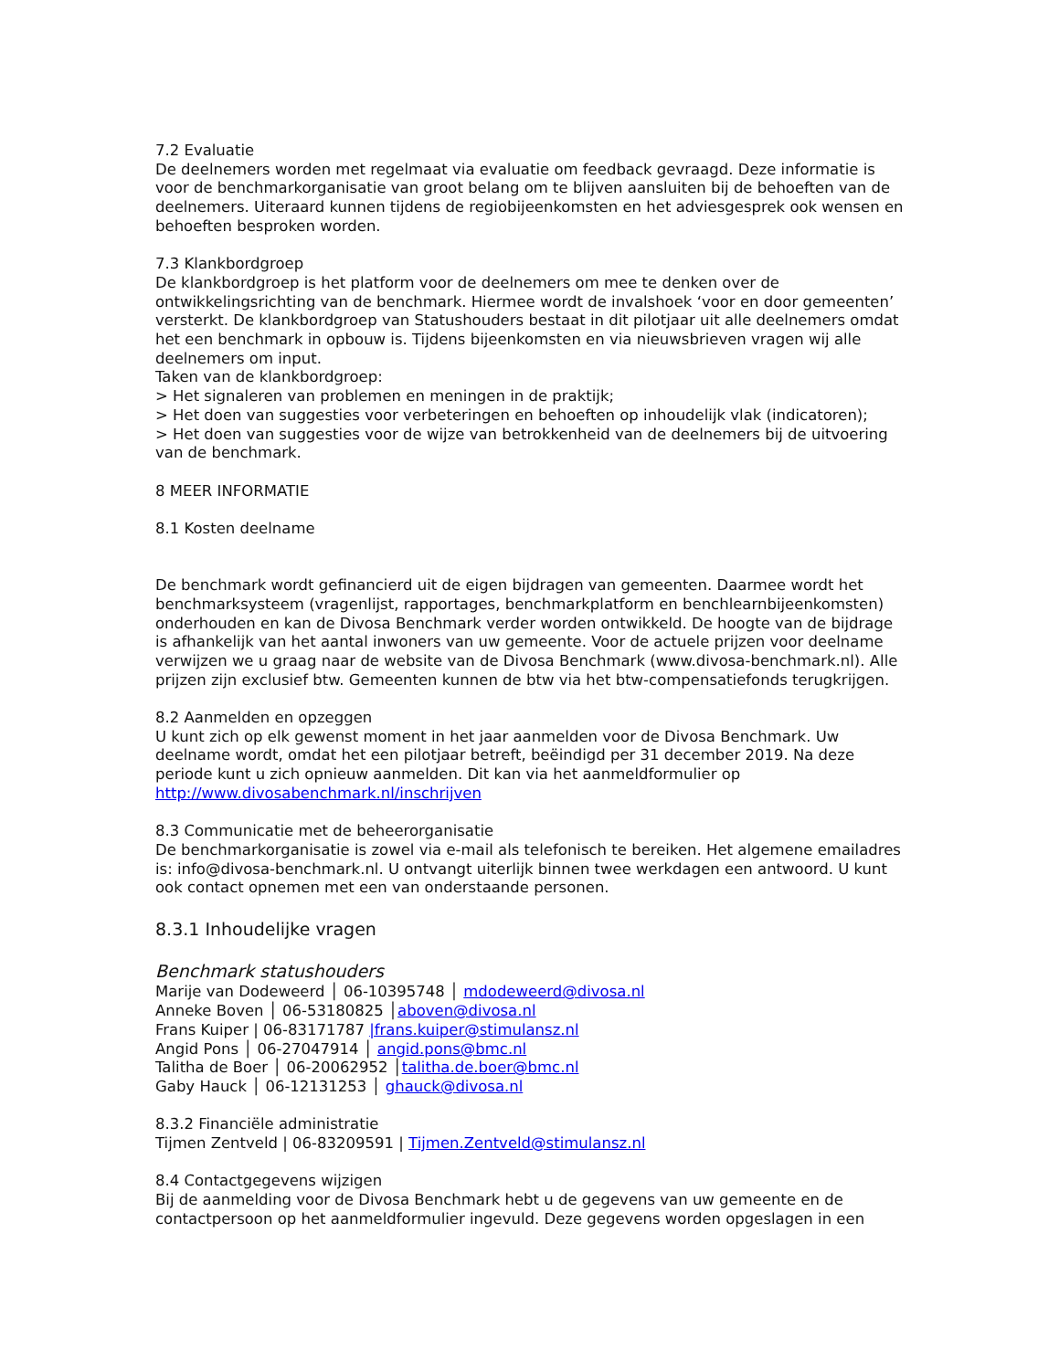7.2 Evaluatie
De deelnemers worden met regelmaat via evaluatie om feedback gevraagd. Deze informatie is voor de benchmarkorganisatie van groot belang om te blijven aansluiten bij de behoeften van de deelnemers. Uiteraard kunnen tijdens de regiobijeenkomsten en het adviesgesprek ook wensen en behoeften besproken worden.
7.3 Klankbordgroep
De klankbordgroep is het platform voor de deelnemers om mee te denken over de ontwikkelingsrichting van de benchmark. Hiermee wordt de invalshoek ‘voor en door gemeenten’ versterkt. De klankbordgroep van Statushouders bestaat in dit pilotjaar uit alle deelnemers omdat het een benchmark in opbouw is. Tijdens bijeenkomsten en via nieuwsbrieven vragen wij alle deelnemers om input.
Taken van de klankbordgroep:
> Het signaleren van problemen en meningen in de praktijk;
> Het doen van suggesties voor verbeteringen en behoeften op inhoudelijk vlak (indicatoren);
> Het doen van suggesties voor de wijze van betrokkenheid van de deelnemers bij de uitvoering van de benchmark.
8 MEER INFORMATIE
8.1 Kosten deelname
De benchmark wordt gefinancierd uit de eigen bijdragen van gemeenten. Daarmee wordt het benchmarksysteem (vragenlijst, rapportages, benchmarkplatform en benchlearnbijeenkomsten) onderhouden en kan de Divosa Benchmark verder worden ontwikkeld. De hoogte van de bijdrage is afhankelijk van het aantal inwoners van uw gemeente. Voor de actuele prijzen voor deelname verwijzen we u graag naar de website van de Divosa Benchmark (www.divosa-benchmark.nl). Alle prijzen zijn exclusief btw. Gemeenten kunnen de btw via het btw-compensatiefonds terugkrijgen.
8.2 Aanmelden en opzeggen
U kunt zich op elk gewenst moment in het jaar aanmelden voor de Divosa Benchmark. Uw deelname wordt, omdat het een pilotjaar betreft, beëindigd per 31 december 2019. Na deze periode kunt u zich opnieuw aanmelden. Dit kan via het aanmeldformulier op http://www.divosabenchmark.nl/inschrijven
8.3 Communicatie met de beheerorganisatie
De benchmarkorganisatie is zowel via e-mail als telefonisch te bereiken. Het algemene emailadres is: info@divosa-benchmark.nl. U ontvangt uiterlijk binnen twee werkdagen een antwoord. U kunt ook contact opnemen met een van onderstaande personen.
8.3.1 Inhoudelijke vragen
Benchmark statushouders
Marije van Dodeweerd │ 06-10395748 │ mdodeweerd@divosa.nl
Anneke Boven │ 06-53180825 │aboven@divosa.nl
Frans Kuiper | 06-83171787 |frans.kuiper@stimulansz.nl
Angid Pons │ 06-27047914 │ angid.pons@bmc.nl
Talitha de Boer │ 06-20062952 │talitha.de.boer@bmc.nl
Gaby Hauck │ 06-12131253 │ ghauck@divosa.nl
8.3.2 Financiële administratie
Tijmen Zentveld | 06-83209591 | Tijmen.Zentveld@stimulansz.nl
8.4 Contactgegevens wijzigen
Bij de aanmelding voor de Divosa Benchmark hebt u de gegevens van uw gemeente en de contactpersoon op het aanmeldformulier ingevuld. Deze gegevens worden opgeslagen in een